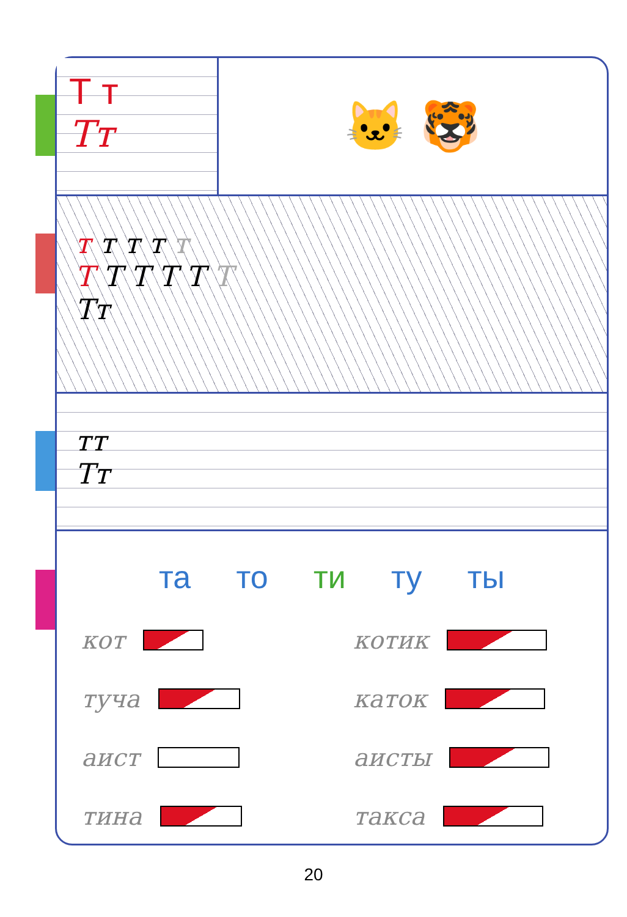Т т
Тт
🐱 🐯
т т т т т
Т Т Т Т Т Т
Тт
тт
Тт
та то ти ту ты
кот
котик
туча
каток
аист
аисты
тина
такса
20